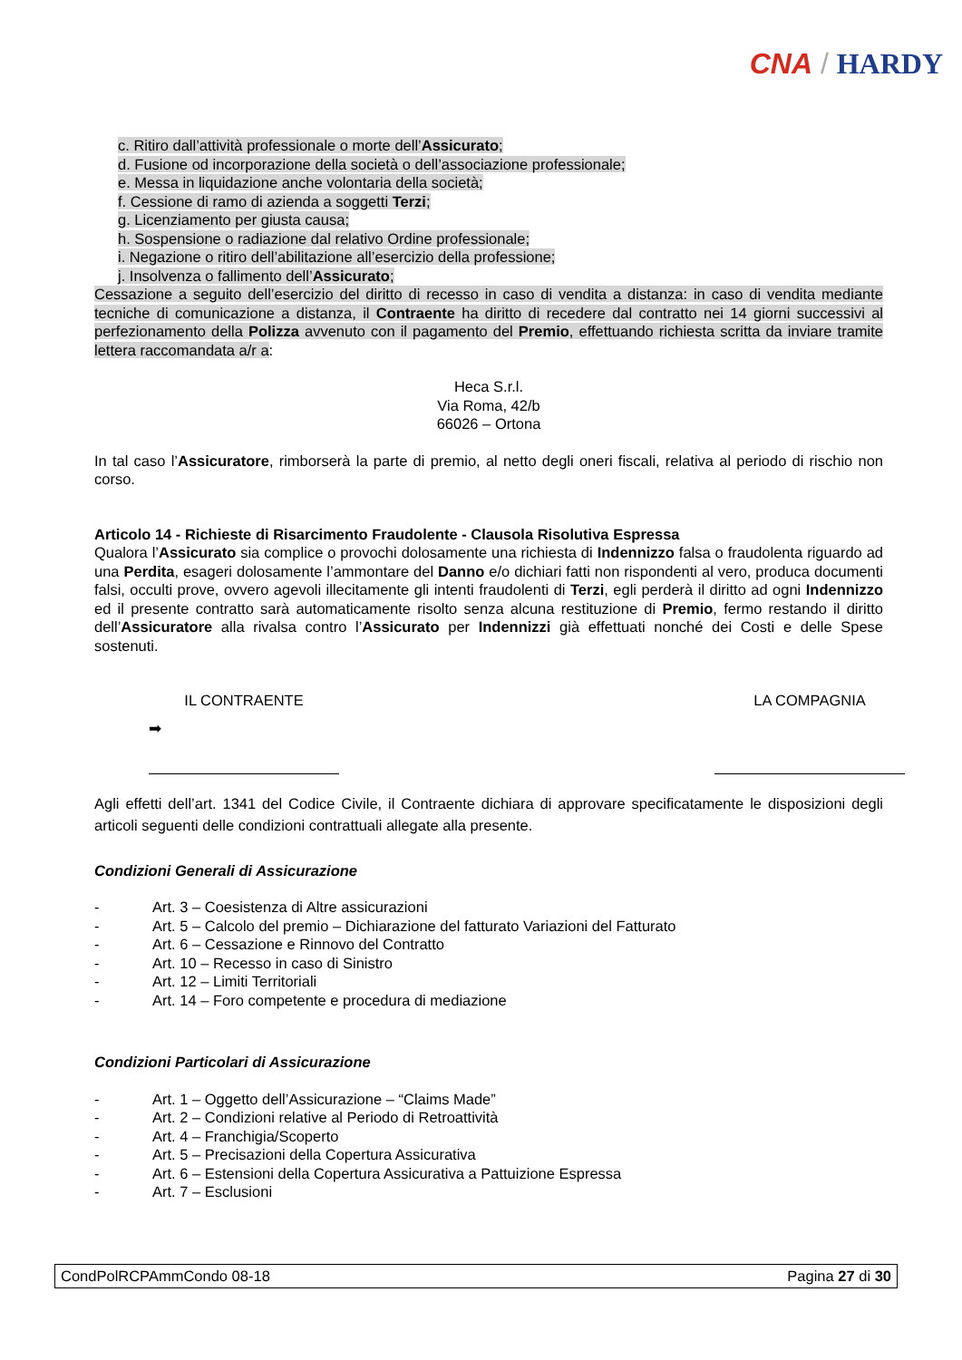CNA / HARDY
c. Ritiro dall’attività professionale o morte dell’Assicurato;
d. Fusione od incorporazione della società o dell’associazione professionale;
e. Messa in liquidazione anche volontaria della società;
f. Cessione di ramo di azienda a soggetti Terzi;
g. Licenziamento per giusta causa;
h. Sospensione o radiazione dal relativo Ordine professionale;
i. Negazione o ritiro dell’abilitazione all’esercizio della professione;
j. Insolvenza o fallimento dell’Assicurato;
Cessazione a seguito dell’esercizio del diritto di recesso in caso di vendita a distanza: in caso di vendita mediante tecniche di comunicazione a distanza, il Contraente ha diritto di recedere dal contratto nei 14 giorni successivi al perfezionamento della Polizza avvenuto con il pagamento del Premio, effettuando richiesta scritta da inviare tramite lettera raccomandata a/r a:
Heca S.r.l.
Via Roma, 42/b
66026 – Ortona
In tal caso l’Assicuratore, rimborserà la parte di premio, al netto degli oneri fiscali, relativa al periodo di rischio non corso.
Articolo 14 - Richieste di Risarcimento Fraudolente - Clausola Risolutiva Espressa
Qualora l’Assicurato sia complice o provochi dolosamente una richiesta di Indennizzo falsa o fraudolenta riguardo ad una Perdita, esageri dolosamente l’ammontare del Danno e/o dichiari fatti non rispondenti al vero, produca documenti falsi, occulti prove, ovvero agevoli illecitamente gli intenti fraudolenti di Terzi, egli perderà il diritto ad ogni Indennizzo ed il presente contratto sarà automaticamente risolto senza alcuna restituzione di Premio, fermo restando il diritto dell’Assicuratore alla rivalsa contro l’Assicurato per Indennizzi già effettuati nonché dei Costi e delle Spese sostenuti.
IL CONTRAENTE
➡
LA COMPAGNIA
Agli effetti dell’art. 1341 del Codice Civile, il Contraente dichiara di approvare specificatamente le disposizioni degli articoli seguenti delle condizioni contrattuali allegate alla presente.
Condizioni Generali di Assicurazione
- Art. 3 – Coesistenza di Altre assicurazioni
- Art. 5 – Calcolo del premio – Dichiarazione del fatturato Variazioni del Fatturato
- Art. 6 – Cessazione e Rinnovo del Contratto
- Art. 10 – Recesso in caso di Sinistro
- Art. 12 – Limiti Territoriali
- Art. 14 – Foro competente e procedura di mediazione
Condizioni Particolari di Assicurazione
- Art. 1 – Oggetto dell’Assicurazione – “Claims Made”
- Art. 2 – Condizioni relative al Periodo di Retroattività
- Art. 4 – Franchigia/Scoperto
- Art. 5 – Precisazioni della Copertura Assicurativa
- Art. 6 – Estensioni della Copertura Assicurativa a Pattuizione Espressa
- Art. 7 – Esclusioni
CondPolRCPAmmCondo 08-18 Pagina 27 di 30